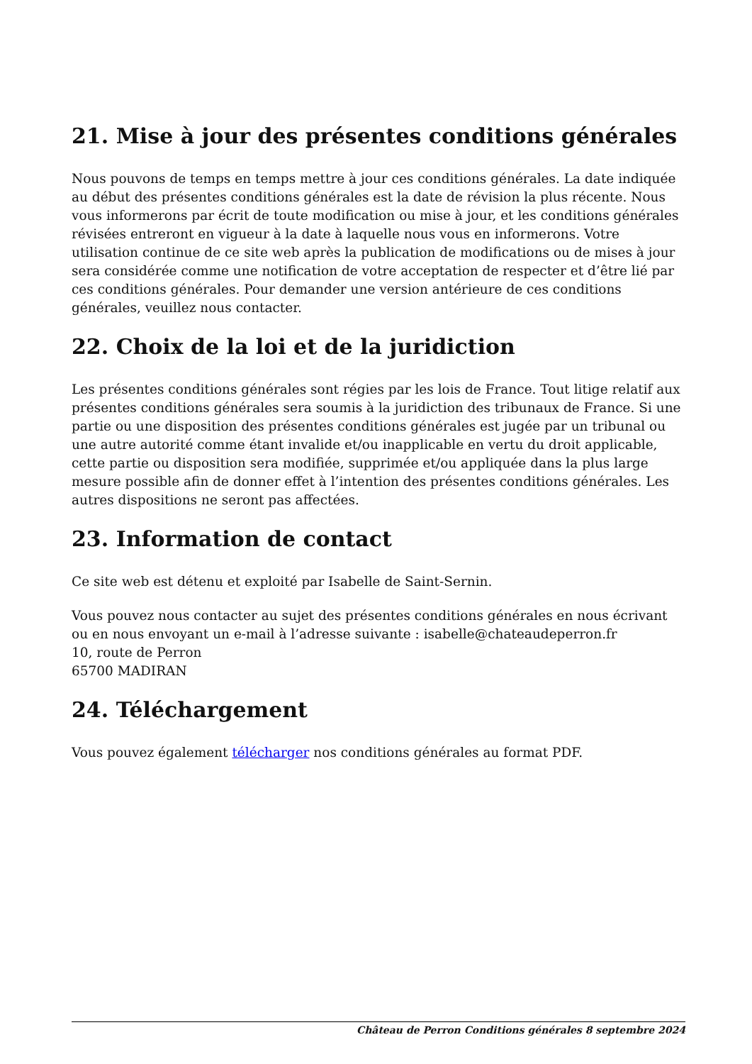21. Mise à jour des présentes conditions générales
Nous pouvons de temps en temps mettre à jour ces conditions générales. La date indiquée au début des présentes conditions générales est la date de révision la plus récente. Nous vous informerons par écrit de toute modification ou mise à jour, et les conditions générales révisées entreront en vigueur à la date à laquelle nous vous en informerons. Votre utilisation continue de ce site web après la publication de modifications ou de mises à jour sera considérée comme une notification de votre acceptation de respecter et d’être lié par ces conditions générales. Pour demander une version antérieure de ces conditions générales, veuillez nous contacter.
22. Choix de la loi et de la juridiction
Les présentes conditions générales sont régies par les lois de France. Tout litige relatif aux présentes conditions générales sera soumis à la juridiction des tribunaux de France. Si une partie ou une disposition des présentes conditions générales est jugée par un tribunal ou une autre autorité comme étant invalide et/ou inapplicable en vertu du droit applicable, cette partie ou disposition sera modifiée, supprimée et/ou appliquée dans la plus large mesure possible afin de donner effet à l’intention des présentes conditions générales. Les autres dispositions ne seront pas affectées.
23. Information de contact
Ce site web est détenu et exploité par Isabelle de Saint-Sernin.
Vous pouvez nous contacter au sujet des présentes conditions générales en nous écrivant ou en nous envoyant un e-mail à l’adresse suivante : isabelle@chateaudeperron.fr
10, route de Perron
65700 MADIRAN
24. Téléchargement
Vous pouvez également télécharger nos conditions générales au format PDF.
Château de Perron Conditions générales 8 septembre 2024